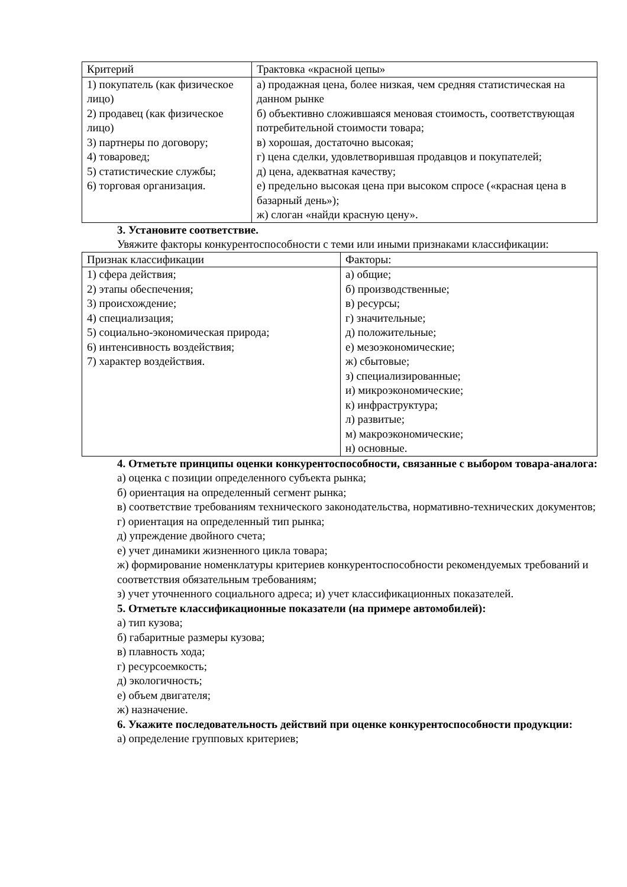| Критерий | Трактовка «красной цепы» |
| --- | --- |
| 1) покупатель (как физическое лицо) 2) продавец (как физическое лицо) 3) партнеры по договору; 4) товаровед; 5) статистические службы; 6) торговая организация. | а) продажная цена, более низкая, чем средняя статистическая на данном рынке б) объективно сложившаяся меновая стоимость, соответствующая потребительной стоимости товара; в) хорошая, достаточно высокая; г) цена сделки, удовлетворившая продавцов и покупателей; д) цена, адекватная качеству; е) предельно высокая цена при высоком спросе («красная цена в базарный день»); ж) слоган «найди красную цену». |
3. Установите соответствие.
Увяжите факторы конкурентоспособности с теми или иными признаками классификации:
| Признак классификации | Факторы: |
| --- | --- |
| 1) сфера действия; 2) этапы обеспечения; 3) происхождение; 4) специализация; 5) социально-экономическая природа; 6) интенсивность воздействия; 7) характер воздействия. | а) общие; б) производственные; в) ресурсы; г) значительные; д) положительные; е) мезоэкономические; ж) сбытовые; з) специализированные; и) микроэкономические; к) инфраструктура; л) развитые; м) макроэкономические; н) основные. |
4. Отметьте принципы оценки конкурентоспособности, связанные с выбором товара-аналога:
а) оценка с позиции определенного субъекта рынка;
б) ориентация на определенный сегмент рынка;
в) соответствие требованиям технического законодательства, нормативно-технических документов;
г) ориентация на определенный тип рынка;
д) упреждение двойного счета;
е) учет динамики жизненного цикла товара;
ж) формирование номенклатуры критериев конкурентоспособности рекомендуемых требований и
соответствия обязательным требованиям;
з) учет уточненного социального адреса; и) учет классификационных показателей.
5. Отметьте классификационные показатели (на примере автомобилей):
а) тип кузова;
б) габаритные размеры кузова;
в) плавность хода;
г) ресурсоемкость;
д) экологичность;
е) объем двигателя;
ж) назначение.
6. Укажите последовательность действий при оценке конкурентоспособности продукции:
а) определение групповых критериев;